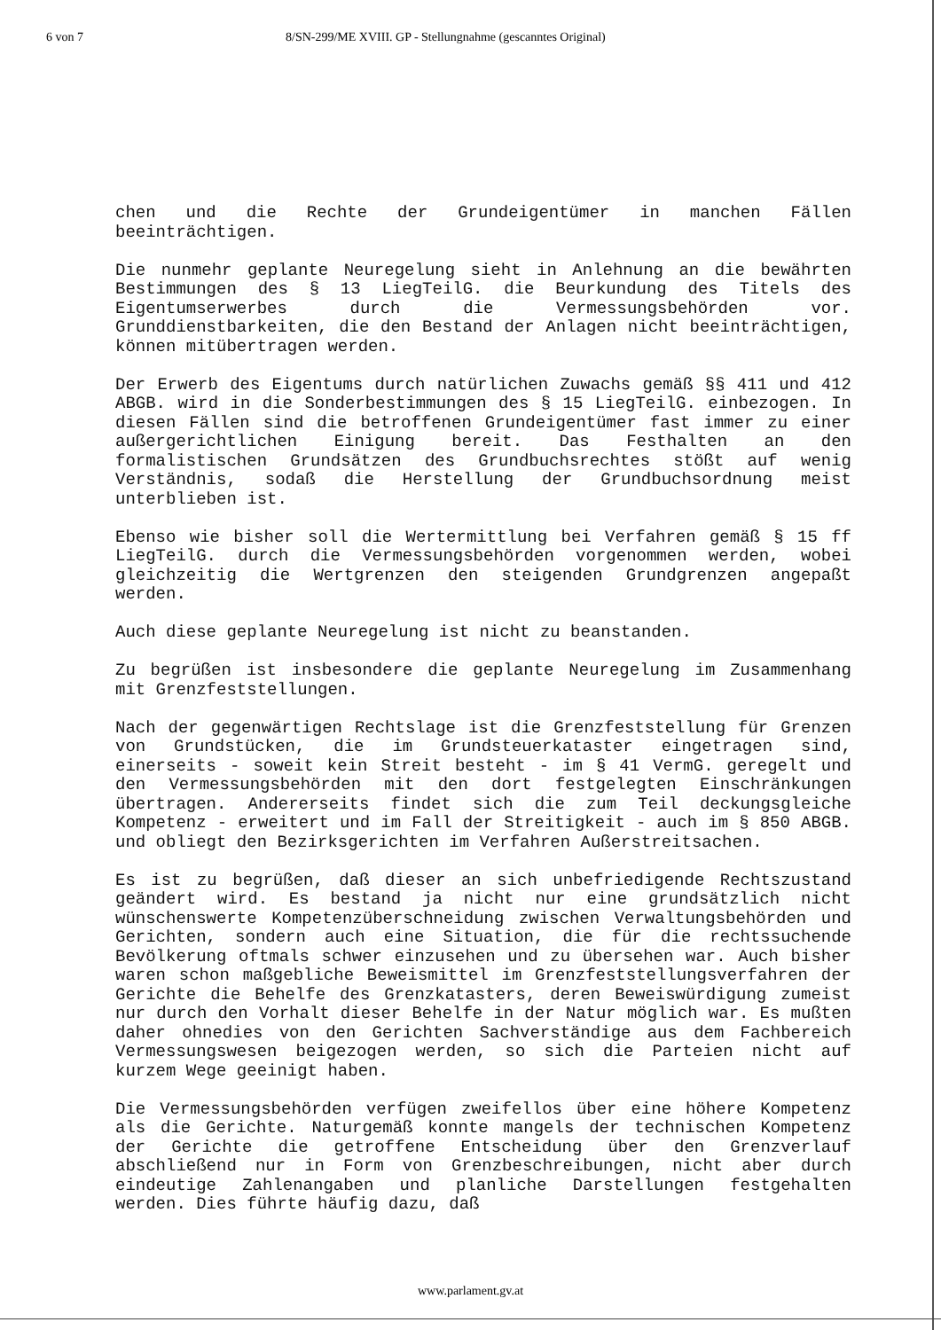6 von 7 8/SN-299/ME XVIII. GP - Stellungnahme (gescanntes Original)
chen und die Rechte der Grundeigentümer in manchen Fällen beeinträchtigen.
Die nunmehr geplante Neuregelung sieht in Anlehnung an die bewährten Bestimmungen des § 13 LiegTeilG. die Beurkundung des Titels des Eigentumserwerbes durch die Vermessungsbehörden vor. Grunddienstbarkeiten, die den Bestand der Anlagen nicht beeinträchtigen, können mitübertragen werden.
Der Erwerb des Eigentums durch natürlichen Zuwachs gemäß §§ 411 und 412 ABGB. wird in die Sonderbestimmungen des § 15 LiegTeilG. einbezogen. In diesen Fällen sind die betroffenen Grundeigentümer fast immer zu einer außergerichtlichen Einigung bereit. Das Festhalten an den formalistischen Grundsätzen des Grundbuchsrechtes stößt auf wenig Verständnis, sodaß die Herstellung der Grundbuchsordnung meist unterblieben ist.
Ebenso wie bisher soll die Wertermittlung bei Verfahren gemäß § 15 ff LiegTeilG. durch die Vermessungsbehörden vorgenommen werden, wobei gleichzeitig die Wertgrenzen den steigenden Grundgrenzen angepaßt werden.
Auch diese geplante Neuregelung ist nicht zu beanstanden.
Zu begrüßen ist insbesondere die geplante Neuregelung im Zusammenhang mit Grenzfeststellungen.
Nach der gegenwärtigen Rechtslage ist die Grenzfeststellung für Grenzen von Grundstücken, die im Grundsteuerkataster eingetragen sind, einerseits - soweit kein Streit besteht - im § 41 VermG. geregelt und den Vermessungsbehörden mit den dort festgelegten Einschränkungen übertragen. Andererseits findet sich die zum Teil deckungsgleiche Kompetenz - erweitert und im Fall der Streitigkeit - auch im § 850 ABGB. und obliegt den Bezirksgerichten im Verfahren Außerstreitsachen.
Es ist zu begrüßen, daß dieser an sich unbefriedigende Rechtszustand geändert wird. Es bestand ja nicht nur eine grundsätzlich nicht wünschenswerte Kompetenzüberschneidung zwischen Verwaltungsbehörden und Gerichten, sondern auch eine Situation, die für die rechtssuchende Bevölkerung oftmals schwer einzusehen und zu übersehen war. Auch bisher waren schon maßgebliche Beweismittel im Grenzfeststellungsverfahren der Gerichte die Behelfe des Grenzkatasters, deren Beweiswürdigung zumeist nur durch den Vorhalt dieser Behelfe in der Natur möglich war. Es mußten daher ohnedies von den Gerichten Sachverständige aus dem Fachbereich Vermessungswesen beigezogen werden, so sich die Parteien nicht auf kurzem Wege geeinigt haben.
Die Vermessungsbehörden verfügen zweifellos über eine höhere Kompetenz als die Gerichte. Naturgemäß konnte mangels der technischen Kompetenz der Gerichte die getroffene Entscheidung über den Grenzverlauf abschließend nur in Form von Grenzbeschreibungen, nicht aber durch eindeutige Zahlenangaben und planliche Darstellungen festgehalten werden. Dies führte häufig dazu, daß
www.parlament.gv.at